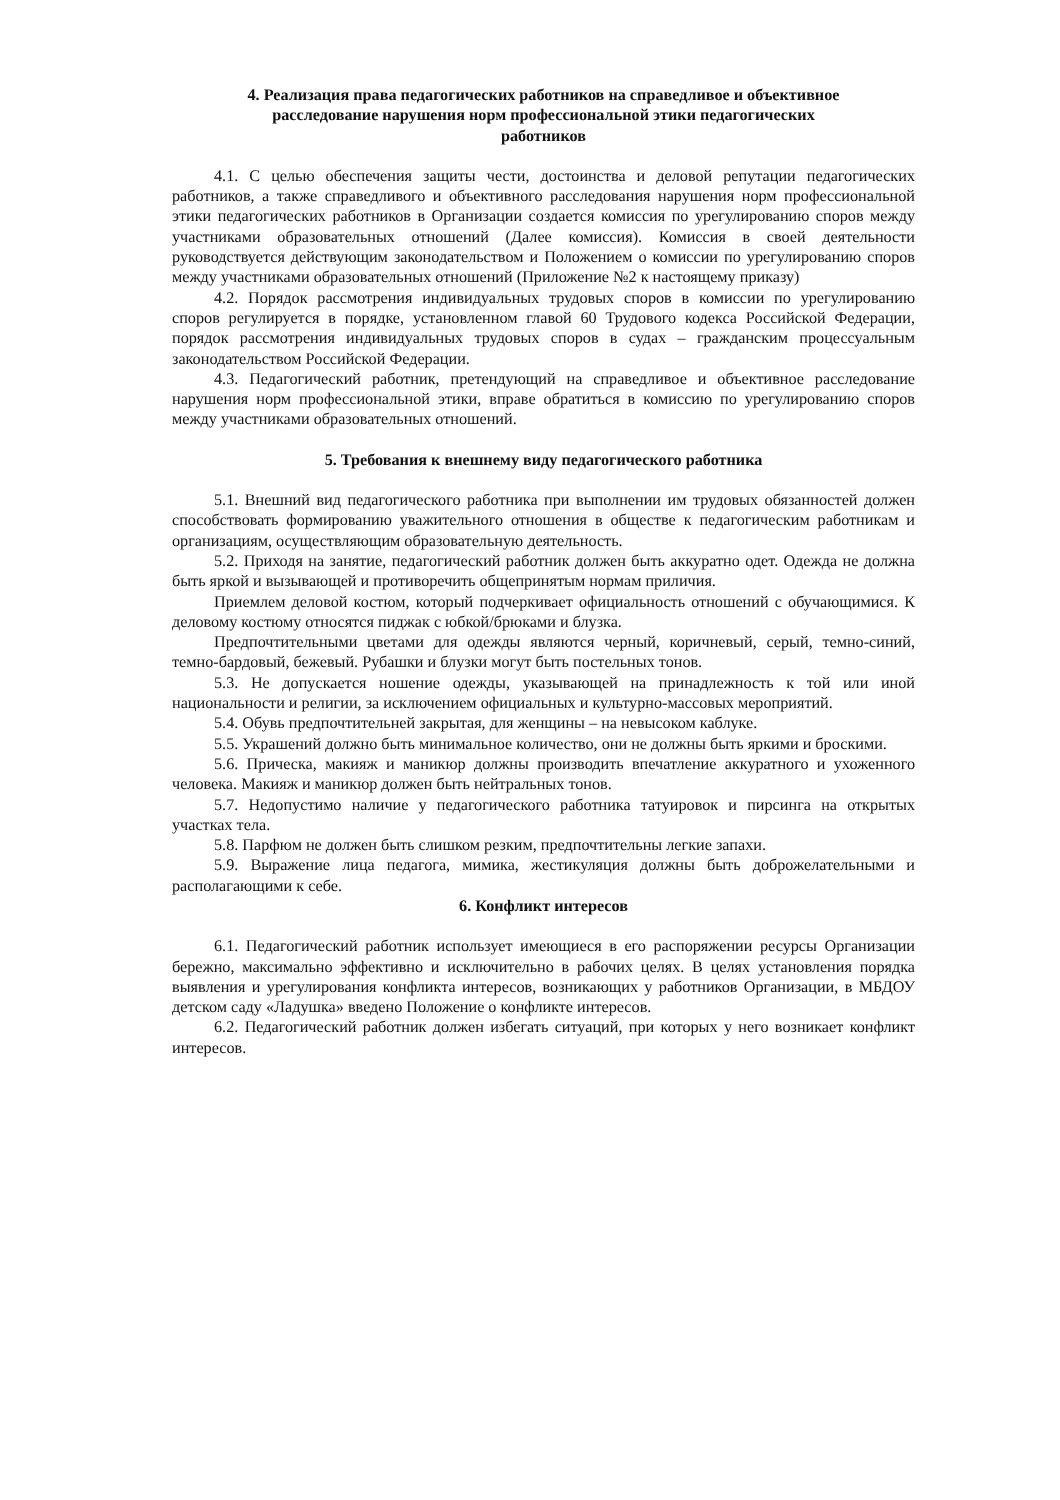4. Реализация права педагогических работников на справедливое и объективное
расследование нарушения норм профессиональной этики педагогических
работников
4.1. С целью обеспечения защиты чести, достоинства и деловой репутации педагогических работников, а также справедливого и объективного расследования нарушения норм профессиональной этики педагогических работников в Организации создается комиссия по урегулированию споров между участниками образовательных отношений (Далее комиссия). Комиссия в своей деятельности руководствуется действующим законодательством и Положением о комиссии по урегулированию споров между участниками образовательных отношений (Приложение №2 к настоящему приказу)
4.2. Порядок рассмотрения индивидуальных трудовых споров в комиссии по урегулированию споров регулируется в порядке, установленном главой 60 Трудового кодекса Российской Федерации, порядок рассмотрения индивидуальных трудовых споров в судах – гражданским процессуальным законодательством Российской Федерации.
4.3. Педагогический работник, претендующий на справедливое и объективное расследование нарушения норм профессиональной этики, вправе обратиться в комиссию по урегулированию споров между участниками образовательных отношений.
5. Требования к внешнему виду педагогического работника
5.1. Внешний вид педагогического работника при выполнении им трудовых обязанностей должен способствовать формированию уважительного отношения в обществе к педагогическим работникам и организациям, осуществляющим образовательную деятельность.
5.2. Приходя на занятие, педагогический работник должен быть аккуратно одет. Одежда не должна быть яркой и вызывающей и противоречить общепринятым нормам приличия.
Приемлем деловой костюм, который подчеркивает официальность отношений с обучающимися. К деловому костюму относятся пиджак с юбкой/брюками и блузка.
Предпочтительными цветами для одежды являются черный, коричневый, серый, темно-синий, темно-бардовый, бежевый. Рубашки и блузки могут быть постельных тонов.
5.3. Не допускается ношение одежды, указывающей на принадлежность к той или иной национальности и религии, за исключением официальных и культурно-массовых мероприятий.
5.4. Обувь предпочтительней закрытая, для женщины – на невысоком каблуке.
5.5. Украшений должно быть минимальное количество, они не должны быть яркими и броскими.
5.6. Прическа, макияж и маникюр должны производить впечатление аккуратного и ухоженного человека. Макияж и маникюр должен быть нейтральных тонов.
5.7. Недопустимо наличие у педагогического работника татуировок и пирсинга на открытых участках тела.
5.8. Парфюм не должен быть слишком резким, предпочтительны легкие запахи.
5.9. Выражение лица педагога, мимика, жестикуляция должны быть доброжелательными и располагающими к себе.
6. Конфликт интересов
6.1. Педагогический работник использует имеющиеся в его распоряжении ресурсы Организации бережно, максимально эффективно и исключительно в рабочих целях. В целях установления порядка выявления и урегулирования конфликта интересов, возникающих у работников Организации, в МБДОУ детском саду «Ладушка» введено Положение о конфликте интересов.
6.2. Педагогический работник должен избегать ситуаций, при которых у него возникает конфликт интересов.